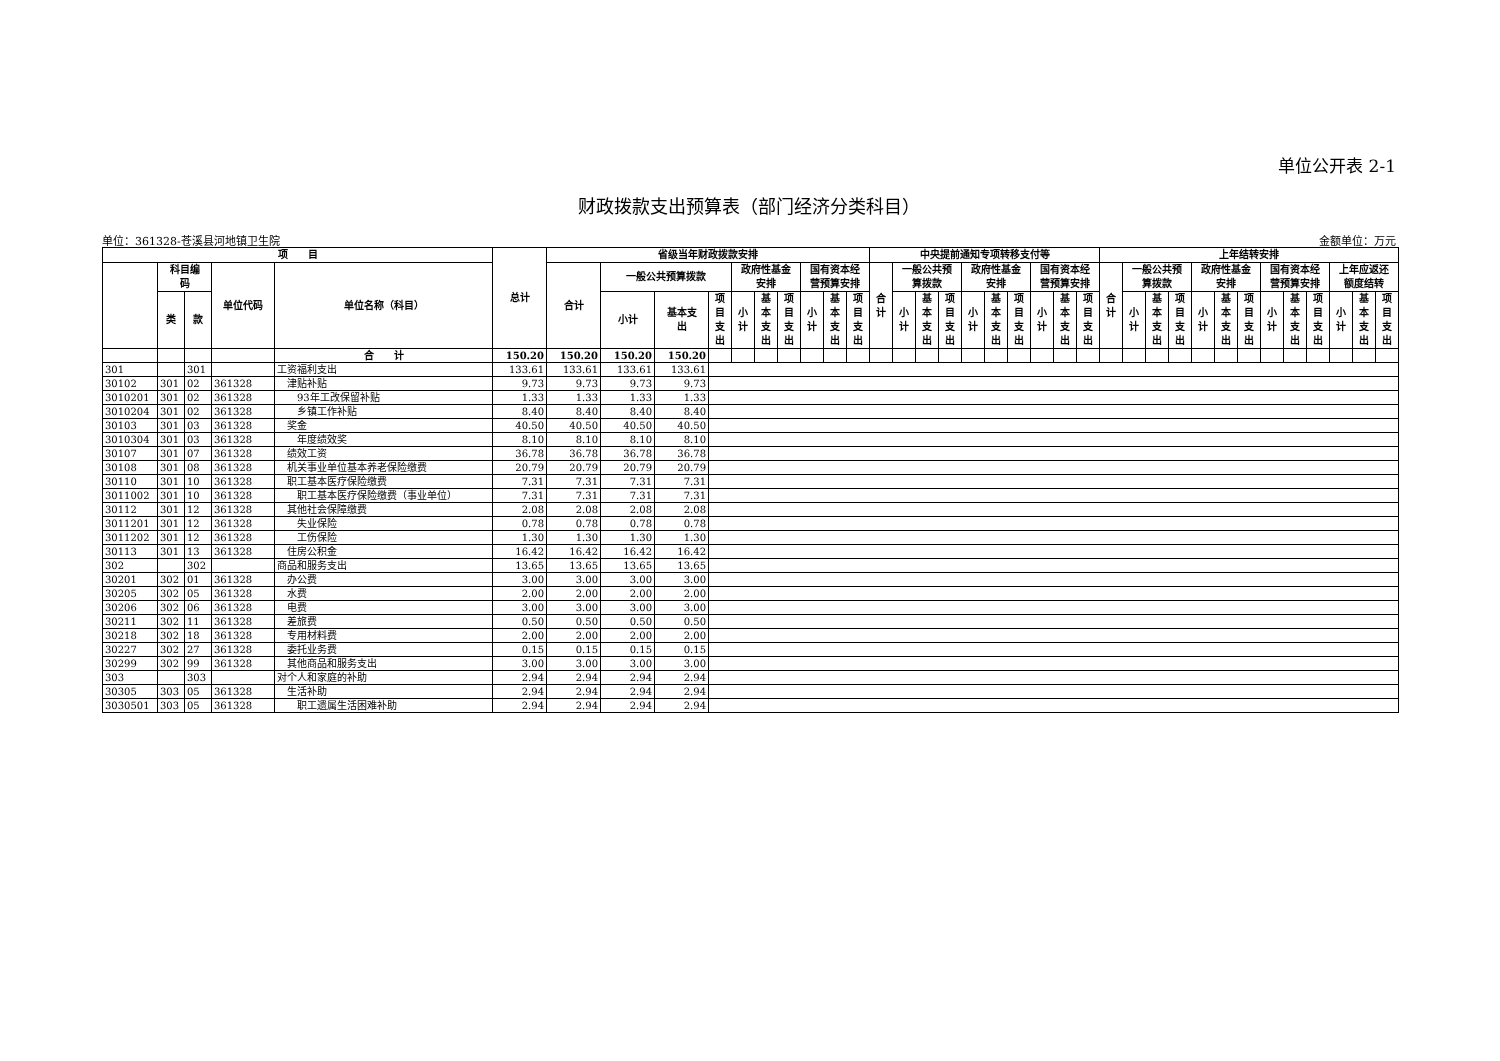单位公开表 2-1
财政拨款支出预算表（部门经济分类科目）
单位：361328-苍溪县河地镇卫生院 金额单位：万元
| 项 目 | | | | | 总计 | 省级当年财政拨款安排 | | | | | | | | | | 中央提前通知专项转移支付等 | | | | | | | | | | 上年结转安排 | | | | | | | | | | | | |
| --- | --- | --- | --- | --- | --- | --- | --- | --- | --- | --- | --- | --- | --- | --- | --- | --- | --- | --- | --- | --- | --- | --- | --- | --- | --- | --- | --- | --- | --- | --- | --- | --- | --- | --- | --- | --- | --- | --- |
| | 科目编 码 | | 单位代码 | 单位名称（科目） | | 合计 | 一般公共预算拨款 | | | 政府性基金 安排 | | | 国有资本经 营预算安排 | | | 合 计 | 一般公共预 算拨款 | | | 政府性基金 安排 | | | 国有资本经 营预算安排 | | | 合 计 | 一般公共预 算拨款 | | | 政府性基金 安排 | | | 国有资本经 营预算安排 | | | 上年应返还 额度结转 | | |
| | 类 | 款 | | | | | 小计 | 基本支 出 | 项 目 支 出 | 小 计 | 基 本 支 出 | 项 目 支 出 | 小 计 | 基 本 支 出 | 项 目 支 出 | | 小 计 | 基 本 支 出 | 项 目 支 出 | 小 计 | 基 本 支 出 | 项 目 支 出 | 小 计 | 基 本 支 出 | 项 目 支 出 | | 小 计 | 基 本 支 出 | 项 目 支 出 | 小 计 | 基 本 支 出 | 项 目 支 出 | 小 计 | 基 本 支 出 | 项 目 支 出 | 小 计 | 基 本 支 出 | 项 目 支 出 |
| | | | | 合 计 | 150.20 | 150.20 | 150.20 | 150.20 | | | | | | | | | | | | | | | | | | | | | | | | | | | | | | |
| 301 | | 301 | | 工资福利支出 | 133.61 | 133.61 | 133.61 | 133.61 | | | | | | | | | | | | | | | | | | | | | | | | | | | | | | |
| 30102 | 301 | 02 | 361328 | 津贴补贴 | 9.73 | 9.73 | 9.73 | 9.73 | | | | | | | | | | | | | | | | | | | | | | | | | | | | | | |
| 3010201 | 301 | 02 | 361328 | 93年工改保留补贴 | 1.33 | 1.33 | 1.33 | 1.33 | | | | | | | | | | | | | | | | | | | | | | | | | | | | | | |
| 3010204 | 301 | 02 | 361328 | 乡镇工作补贴 | 8.40 | 8.40 | 8.40 | 8.40 | | | | | | | | | | | | | | | | | | | | | | | | | | | | | | |
| 30103 | 301 | 03 | 361328 | 奖金 | 40.50 | 40.50 | 40.50 | 40.50 | | | | | | | | | | | | | | | | | | | | | | | | | | | | | | |
| 3010304 | 301 | 03 | 361328 | 年度绩效奖 | 8.10 | 8.10 | 8.10 | 8.10 | | | | | | | | | | | | | | | | | | | | | | | | | | | | | | |
| 30107 | 301 | 07 | 361328 | 绩效工资 | 36.78 | 36.78 | 36.78 | 36.78 | | | | | | | | | | | | | | | | | | | | | | | | | | | | | | |
| 30108 | 301 | 08 | 361328 | 机关事业单位基本养老保险缴费 | 20.79 | 20.79 | 20.79 | 20.79 | | | | | | | | | | | | | | | | | | | | | | | | | | | | | | |
| 30110 | 301 | 10 | 361328 | 职工基本医疗保险缴费 | 7.31 | 7.31 | 7.31 | 7.31 | | | | | | | | | | | | | | | | | | | | | | | | | | | | | | |
| 3011002 | 301 | 10 | 361328 | 职工基本医疗保险缴费（事业单位） | 7.31 | 7.31 | 7.31 | 7.31 | | | | | | | | | | | | | | | | | | | | | | | | | | | | | | |
| 30112 | 301 | 12 | 361328 | 其他社会保障缴费 | 2.08 | 2.08 | 2.08 | 2.08 | | | | | | | | | | | | | | | | | | | | | | | | | | | | | | |
| 3011201 | 301 | 12 | 361328 | 失业保险 | 0.78 | 0.78 | 0.78 | 0.78 | | | | | | | | | | | | | | | | | | | | | | | | | | | | | | |
| 3011202 | 301 | 12 | 361328 | 工伤保险 | 1.30 | 1.30 | 1.30 | 1.30 | | | | | | | | | | | | | | | | | | | | | | | | | | | | | | |
| 30113 | 301 | 13 | 361328 | 住房公积金 | 16.42 | 16.42 | 16.42 | 16.42 | | | | | | | | | | | | | | | | | | | | | | | | | | | | | | |
| 302 | | 302 | | 商品和服务支出 | 13.65 | 13.65 | 13.65 | 13.65 | | | | | | | | | | | | | | | | | | | | | | | | | | | | | | |
| 30201 | 302 | 01 | 361328 | 办公费 | 3.00 | 3.00 | 3.00 | 3.00 | | | | | | | | | | | | | | | | | | | | | | | | | | | | | | |
| 30205 | 302 | 05 | 361328 | 水费 | 2.00 | 2.00 | 2.00 | 2.00 | | | | | | | | | | | | | | | | | | | | | | | | | | | | | | |
| 30206 | 302 | 06 | 361328 | 电费 | 3.00 | 3.00 | 3.00 | 3.00 | | | | | | | | | | | | | | | | | | | | | | | | | | | | | | |
| 30211 | 302 | 11 | 361328 | 差旅费 | 0.50 | 0.50 | 0.50 | 0.50 | | | | | | | | | | | | | | | | | | | | | | | | | | | | | | |
| 30218 | 302 | 18 | 361328 | 专用材料费 | 2.00 | 2.00 | 2.00 | 2.00 | | | | | | | | | | | | | | | | | | | | | | | | | | | | | | |
| 30227 | 302 | 27 | 361328 | 委托业务费 | 0.15 | 0.15 | 0.15 | 0.15 | | | | | | | | | | | | | | | | | | | | | | | | | | | | | | |
| 30299 | 302 | 99 | 361328 | 其他商品和服务支出 | 3.00 | 3.00 | 3.00 | 3.00 | | | | | | | | | | | | | | | | | | | | | | | | | | | | | | |
| 303 | | 303 | | 对个人和家庭的补助 | 2.94 | 2.94 | 2.94 | 2.94 | | | | | | | | | | | | | | | | | | | | | | | | | | | | | | |
| 30305 | 303 | 05 | 361328 | 生活补助 | 2.94 | 2.94 | 2.94 | 2.94 | | | | | | | | | | | | | | | | | | | | | | | | | | | | | | |
| 3030501 | 303 | 05 | 361328 | 职工遗属生活困难补助 | 2.94 | 2.94 | 2.94 | 2.94 | | | | | | | | | | | | | | | | | | | | | | | | | | | | | | |